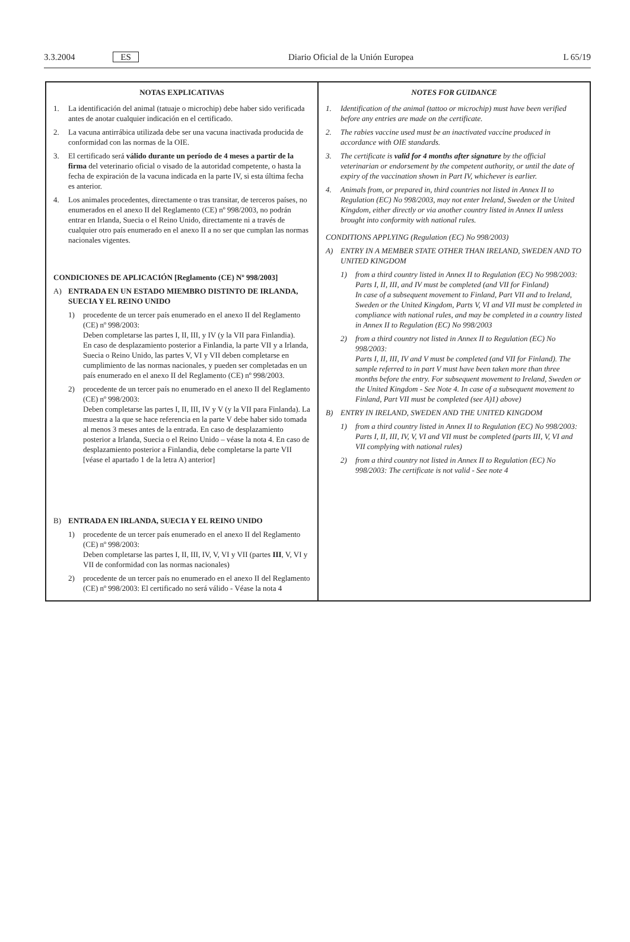3.3.2004 ES Diario Oficial de la Unión Europea L 65/19
| NOTAS EXPLICATIVAS 1. La identificación del animal (tatuaje o microchip) debe haber sido verificada antes de anotar cualquier indicación en el certificado. 2. La vacuna antirrábica utilizada debe ser una vacuna inactivada producida de conformidad con las normas de la OIE. 3. El certificado será válido durante un período de 4 meses a partir de la firma del veterinario oficial o visado de la autoridad competente, o hasta la fecha de expiración de la vacuna indicada en la parte IV, si esta última fecha es anterior. 4. Los animales procedentes, directamente o tras transitar, de terceros países, no enumerados en el anexo II del Reglamento (CE) nº 998/2003, no podrán entrar en Irlanda, Suecia o el Reino Unido, directamente ni a través de cualquier otro país enumerado en el anexo II a no ser que cumplan las normas nacionales vigentes. CONDICIONES DE APLICACIÓN [Reglamento (CE) Nº 998/2003] A) ENTRADA EN UN ESTADO MIEMBRO DISTINTO DE IRLANDA, SUECIA Y EL REINO UNIDO 1) procedente de un tercer país enumerado en el anexo II del Reglamento (CE) nº 998/2003: Deben completarse las partes I, II, III, y IV (y la VII para Finlandia). En caso de desplazamiento posterior a Finlandia, la parte VII y a Irlanda, Suecia o Reino Unido, las partes V, VI y VII deben completarse en cumplimiento de las normas nacionales, y pueden ser completadas en un país enumerado en el anexo II del Reglamento (CE) nº 998/2003. 2) procedente de un tercer país no enumerado en el anexo II del Reglamento (CE) nº 998/2003: Deben completarse las partes I, II, III, IV y V (y la VII para Finlanda). La muestra a la que se hace referencia en la parte V debe haber sido tomada al menos 3 meses antes de la entrada. En caso de desplazamiento posterior a Irlanda, Suecia o el Reino Unido – véase la nota 4. En caso de desplazamiento posterior a Finlandia, debe completarse la parte VII [véase el apartado 1 de la letra A) anterior] B) ENTRADA EN IRLANDA, SUECIA Y EL REINO UNIDO 1) procedente de un tercer país enumerado en el anexo II del Reglamento (CE) nº 998/2003: Deben completarse las partes I, II, III, IV, V, VI y VII (partes III , V, VI y VII de conformidad con las normas nacionales) 2) procedente de un tercer país no enumerado en el anexo II del Reglamento (CE) nº 998/2003: El certificado no será válido - Véase la nota 4 | NOTES FOR GUIDANCE 1. Identification of the animal (tattoo or microchip) must have been verified before any entries are made on the certificate. 2. The rabies vaccine used must be an inactivated vaccine produced in accordance with OIE standards. 3. The certificate is valid for 4 months after signature by the official veterinarian or endorsement by the competent authority, or until the date of expiry of the vaccination shown in Part IV, whichever is earlier. 4. Animals from, or prepared in, third countries not listed in Annex II to Regulation (EC) No 998/2003, may not enter Ireland, Sweden or the United Kingdom, either directly or via another country listed in Annex II unless brought into conformity with national rules. CONDITIONS APPLYING (Regulation (EC) No 998/2003) A) ENTRY IN A MEMBER STATE OTHER THAN IRELAND, SWEDEN AND TO UNITED KINGDOM 1) from a third country listed in Annex II to Regulation (EC) No 998/2003: Parts I, II, III, and IV must be completed (and VII for Finland) In case of a subsequent movement to Finland, Part VII and to Ireland, Sweden or the United Kingdom, Parts V, VI and VII must be completed in compliance with national rules, and may be completed in a country listed in Annex II to Regulation (EC) No 998/2003 2) from a third country not listed in Annex II to Regulation (EC) No 998/2003: Parts I, II, III, IV and V must be completed (and VII for Finland). The sample referred to in part V must have been taken more than three months before the entry. For subsequent movement to Ireland, Sweden or the United Kingdom - See Note 4. In case of a subsequent movement to Finland, Part VII must be completed (see A)1) above) B) ENTRY IN IRELAND, SWEDEN AND THE UNITED KINGDOM 1) from a third country listed in Annex II to Regulation (EC) No 998/2003: Parts I, II, III, IV, V, VI and VII must be completed (parts III, V, VI and VII complying with national rules) 2) from a third country not listed in Annex II to Regulation (EC) No 998/2003: The certificate is not valid - See note 4 |